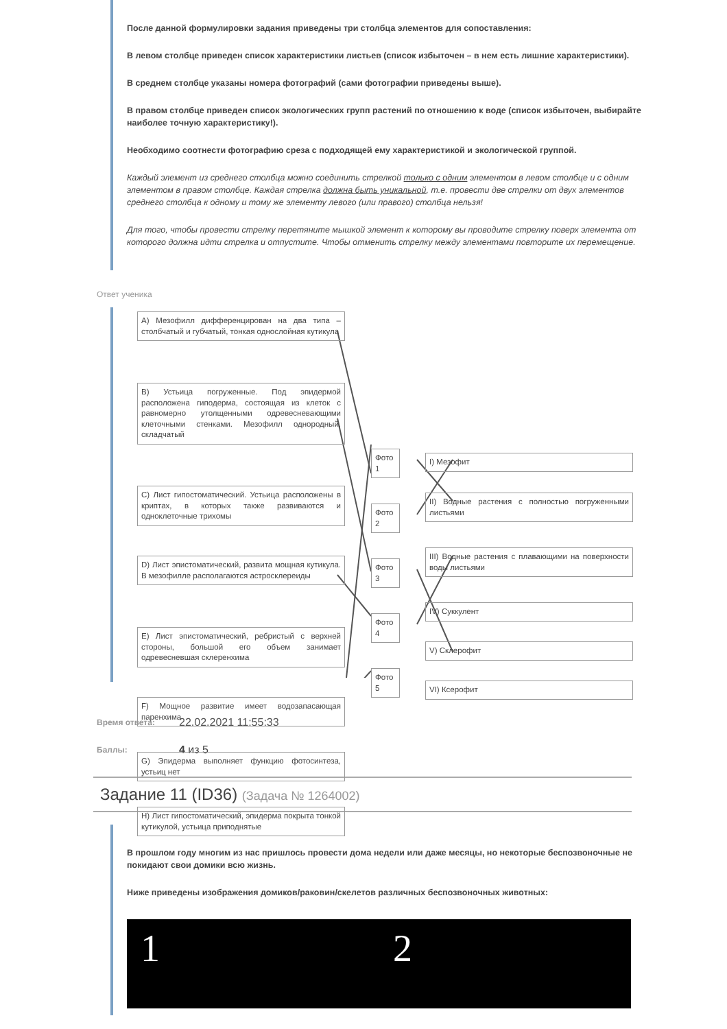После данной формулировки задания приведены три столбца элементов для сопоставления:
В левом столбце приведен список характеристики листьев (список избыточен – в нем есть лишние характеристики).
В среднем столбце указаны номера фотографий (сами фотографии приведены выше).
В правом столбце приведен список экологических групп растений по отношению к воде (список избыточен, выбирайте наиболее точную характеристику!).
Необходимо соотнести фотографию среза с подходящей ему характеристикой и экологической группой.
Каждый элемент из среднего столбца можно соединить стрелкой только с одним элементом в левом столбце и с одним элементом в правом столбце. Каждая стрелка должна быть уникальной, т.е. провести две стрелки от двух элементов среднего столбца к одному и тому же элементу левого (или правого) столбца нельзя!
Для того, чтобы провести стрелку перетяните мышкой элемент к которому вы проводите стрелку поверх элемента от которого должна идти стрелка и отпустите. Чтобы отменить стрелку между элементами повторите их перемещение.
Ответ ученика
А) Мезофилл дифференцирован на два типа – столбчатый и губчатый, тонкая однослойная кутикула
B) Устьица погруженные. Под эпидермой расположена гиподерма, состоящая из клеток с равномерно утолщенными одревесневающими клеточными стенками. Мезофилл однородный, складчатый
C) Лист гипостоматический. Устьица расположены в криптах, в которых также развиваются и одноклеточные трихомы
D) Лист эпистоматический, развита мощная кутикула. В мезофилле располагаются астросклереиды
E) Лист эпистоматический, ребристый с верхней стороны, большой его объем занимает одревесневшая склеренхима
F) Мощное развитие имеет водозапасающая паренхима
G) Эпидерма выполняет функцию фотосинтеза, устьиц нет
H) Лист гипостоматический, эпидерма покрыта тонкой кутикулой, устьица приподнятые
Фото 1
Фото 2
Фото 3
Фото 4
Фото 5
I) Мезофит
II) Водные растения с полностью погруженными листьями
III) Водные растения с плавающими на поверхности воды листьями
IV) Суккулент
V) Склерофит
VI) Ксерофит
Время ответа: 22.02.2021 11:55:33
Баллы: 4 из 5
Задание 11 (ID36) (Задача № 1264002)
В прошлом году многим из нас пришлось провести дома недели или даже месяцы, но некоторые беспозвоночные не покидают свои домики всю жизнь.
Ниже приведены изображения домиков/раковин/скелетов различных беспозвоночных животных:
1 2